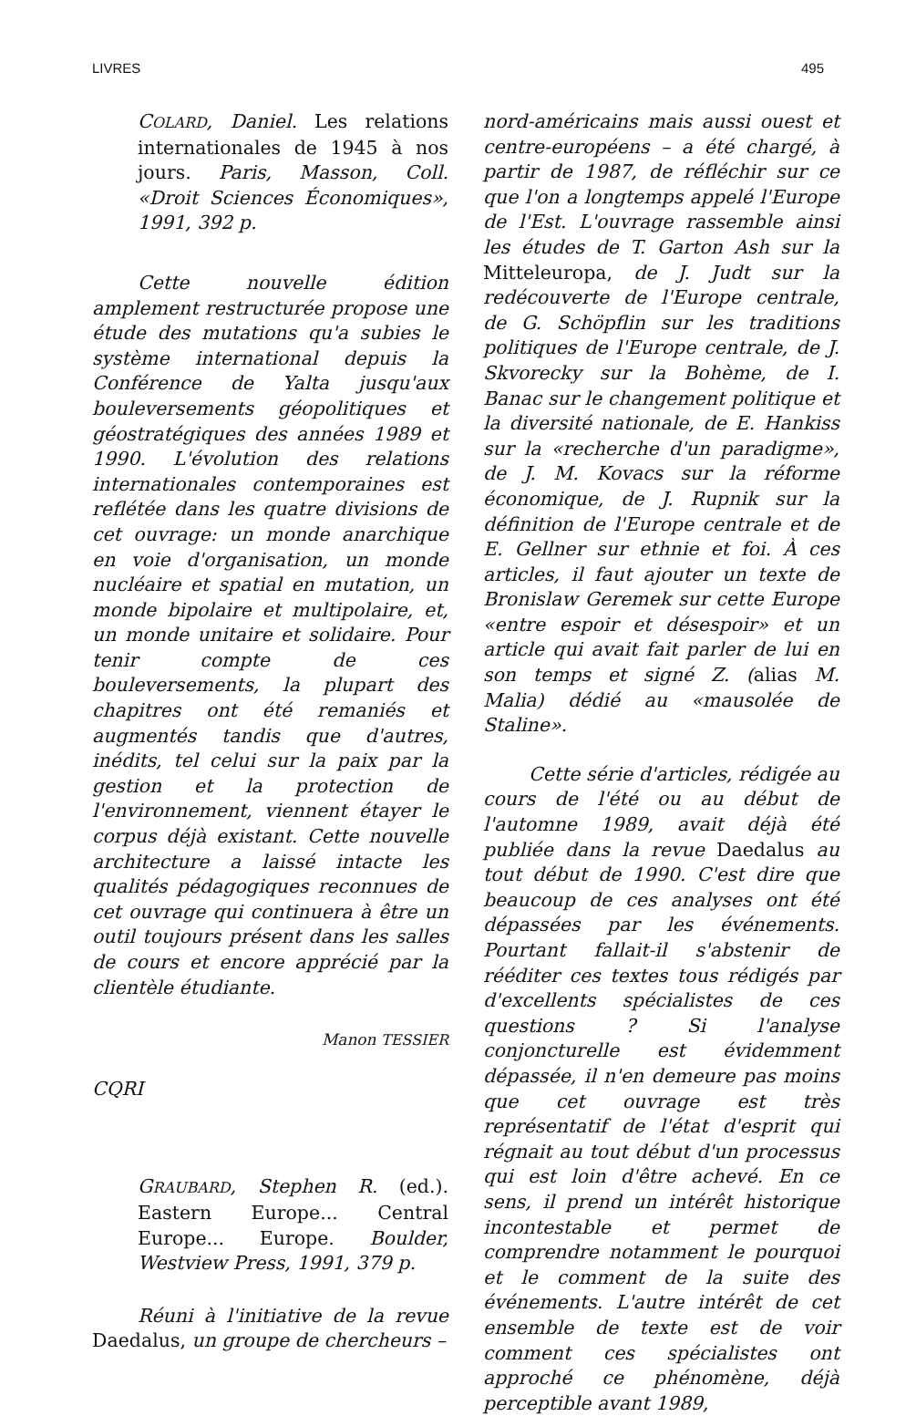LIVRES 495
COLARD, Daniel. Les relations internationales de 1945 à nos jours. Paris, Masson, Coll. «Droit Sciences Économiques», 1991, 392 p.
Cette nouvelle édition amplement restructurée propose une étude des mutations qu'a subies le système international depuis la Conférence de Yalta jusqu'aux bouleversements géopolitiques et géostratégiques des années 1989 et 1990. L'évolution des relations internationales contemporaines est reflétée dans les quatre divisions de cet ouvrage: un monde anarchique en voie d'organisation, un monde nucléaire et spatial en mutation, un monde bipolaire et multipolaire, et, un monde unitaire et solidaire. Pour tenir compte de ces bouleversements, la plupart des chapitres ont été remaniés et augmentés tandis que d'autres, inédits, tel celui sur la paix par la gestion et la protection de l'environnement, viennent étayer le corpus déjà existant. Cette nouvelle architecture a laissé intacte les qualités pédagogiques reconnues de cet ouvrage qui continuera à être un outil toujours présent dans les salles de cours et encore apprécié par la clientèle étudiante.
Manon TESSIER
CQRI
GRAUBARD, Stephen R. (ed.). Eastern Europe... Central Europe... Europe. Boulder, Westview Press, 1991, 379 p.
Réuni à l'initiative de la revue Daedalus, un groupe de chercheurs –
nord-américains mais aussi ouest et centre-européens – a été chargé, à partir de 1987, de réfléchir sur ce que l'on a longtemps appelé l'Europe de l'Est. L'ouvrage rassemble ainsi les études de T. Garton Ash sur la Mitteleuropa, de J. Judt sur la redécouverte de l'Europe centrale, de G. Schöpflin sur les traditions politiques de l'Europe centrale, de J. Skvorecky sur la Bohème, de I. Banac sur le changement politique et la diversité nationale, de E. Hankiss sur la «recherche d'un paradigme», de J. M. Kovacs sur la réforme économique, de J. Rupnik sur la définition de l'Europe centrale et de E. Gellner sur ethnie et foi. À ces articles, il faut ajouter un texte de Bronislaw Geremek sur cette Europe «entre espoir et désespoir» et un article qui avait fait parler de lui en son temps et signé Z. (alias M. Malia) dédié au «mausolée de Staline».
Cette série d'articles, rédigée au cours de l'été ou au début de l'automne 1989, avait déjà été publiée dans la revue Daedalus au tout début de 1990. C'est dire que beaucoup de ces analyses ont été dépassées par les événements. Pourtant fallait-il s'abstenir de rééditer ces textes tous rédigés par d'excellents spécialistes de ces questions ? Si l'analyse conjoncturelle est évidemment dépassée, il n'en demeure pas moins que cet ouvrage est très représentatif de l'état d'esprit qui régnait au tout début d'un processus qui est loin d'être achevé. En ce sens, il prend un intérêt historique incontestable et permet de comprendre notamment le pourquoi et le comment de la suite des événements. L'autre intérêt de cet ensemble de texte est de voir comment ces spécialistes ont approché ce phénomène, déjà perceptible avant 1989,